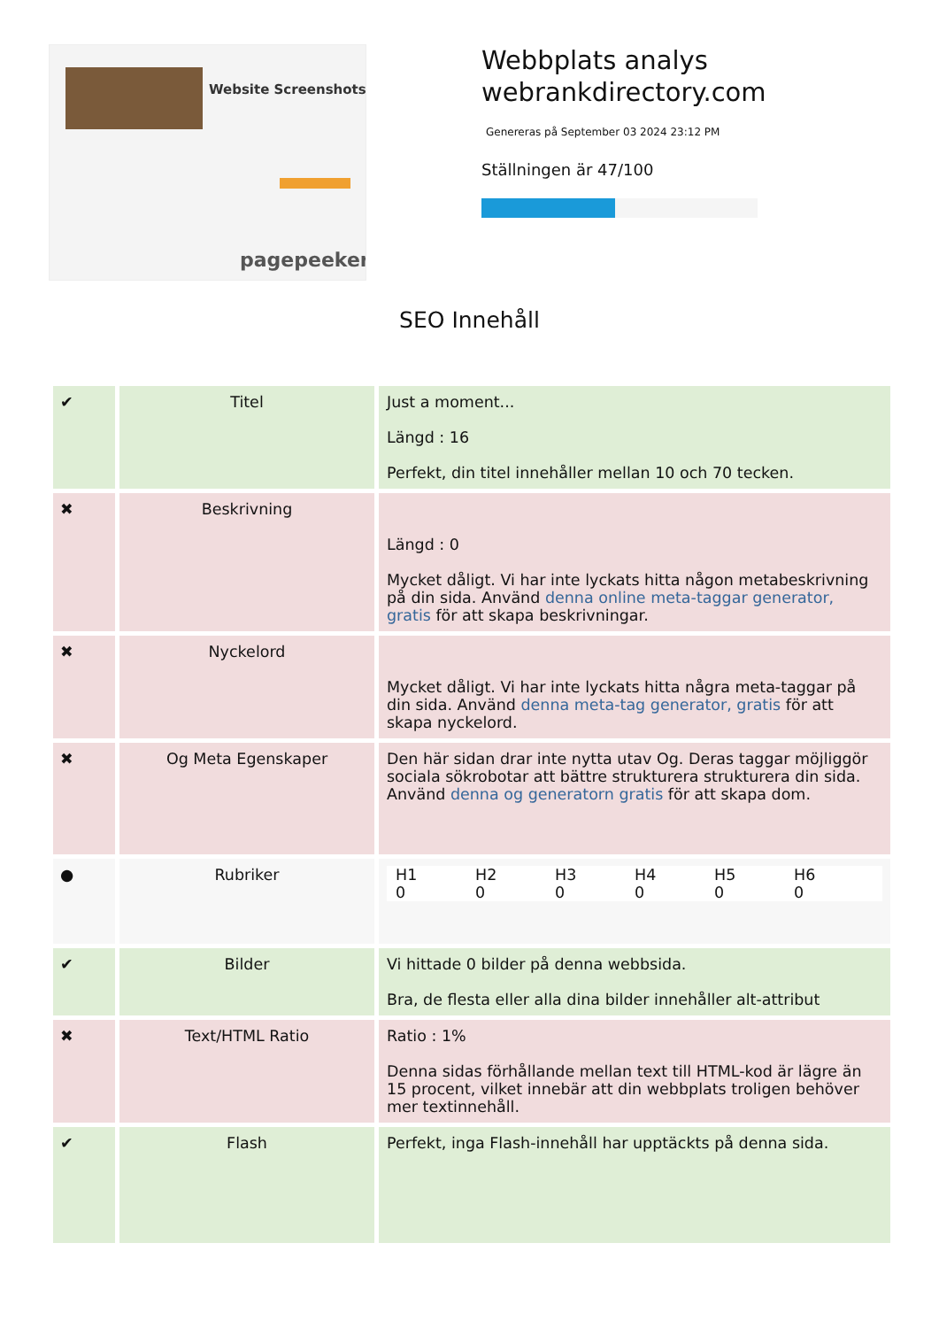Website Screenshots
pagepeeker
Webbplats analys
webrankdirectory.com
Genereras på September 03 2024 23:12 PM
Ställningen är 47/100
SEO Innehåll
| ✔ | Titel | Just a moment... Längd : 16 Perfekt, din titel innehåller mellan 10 och 70 tecken. |
| ✖ | Beskrivning | Längd : 0 Mycket dåligt. Vi har inte lyckats hitta någon metabeskrivning på din sida. Använd denna online meta-taggar generator, gratis för att skapa beskrivningar. |
| ✖ | Nyckelord | Mycket dåligt. Vi har inte lyckats hitta några meta-taggar på din sida. Använd denna meta-tag generator, gratis för att skapa nyckelord. |
| ✖ | Og Meta Egenskaper | Den här sidan drar inte nytta utav Og. Deras taggar möjliggör sociala sökrobotar att bättre strukturera strukturera din sida. Använd denna og generatorn gratis för att skapa dom. |
| ● | Rubriker | H1 0 H2 0 H3 0 H4 0 H5 0 H6 0 |
| ✔ | Bilder | Vi hittade 0 bilder på denna webbsida. Bra, de flesta eller alla dina bilder innehåller alt-attribut |
| ✖ | Text/HTML Ratio | Ratio : 1% Denna sidas förhållande mellan text till HTML-kod är lägre än 15 procent, vilket innebär att din webbplats troligen behöver mer textinnehåll. |
| ✔ | Flash | Perfekt, inga Flash-innehåll har upptäckts på denna sida. |